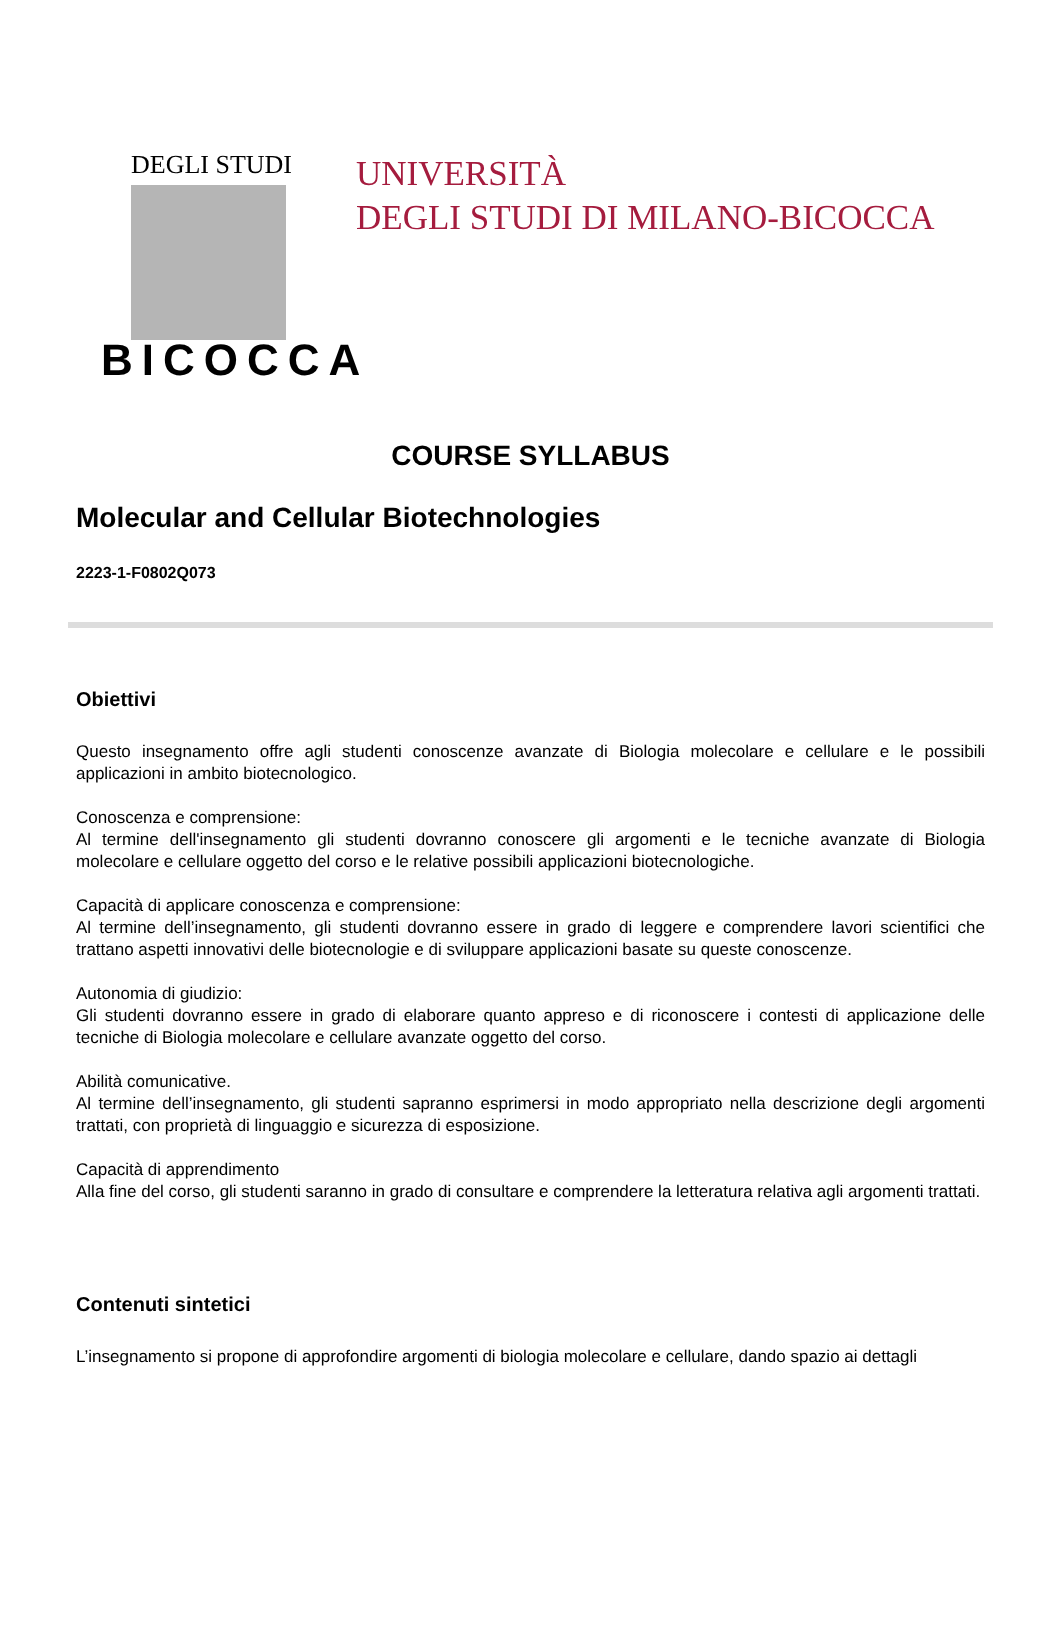DEGLI STUDI
BICOCCA
UNIVERSITÀ
DEGLI STUDI DI MILANO-BICOCCA
COURSE SYLLABUS
Molecular and Cellular Biotechnologies
2223-1-F0802Q073
Obiettivi
Questo insegnamento offre agli studenti conoscenze avanzate di Biologia molecolare e cellulare e le possibili applicazioni in ambito biotecnologico.
Conoscenza e comprensione:
Al termine dell'insegnamento gli studenti dovranno conoscere gli argomenti e le tecniche avanzate di Biologia molecolare e cellulare oggetto del corso e le relative possibili applicazioni biotecnologiche.
Capacità di applicare conoscenza e comprensione:
Al termine dell’insegnamento, gli studenti dovranno essere in grado di leggere e comprendere lavori scientifici che trattano aspetti innovativi delle biotecnologie e di sviluppare applicazioni basate su queste conoscenze.
Autonomia di giudizio:
Gli studenti dovranno essere in grado di elaborare quanto appreso e di riconoscere i contesti di applicazione delle tecniche di Biologia molecolare e cellulare avanzate oggetto del corso.
Abilità comunicative.
Al termine dell’insegnamento, gli studenti sapranno esprimersi in modo appropriato nella descrizione degli argomenti trattati, con proprietà di linguaggio e sicurezza di esposizione.
Capacità di apprendimento
Alla fine del corso, gli studenti saranno in grado di consultare e comprendere la letteratura relativa agli argomenti trattati.
Contenuti sintetici
L’insegnamento si propone di approfondire argomenti di biologia molecolare e cellulare, dando spazio ai dettagli